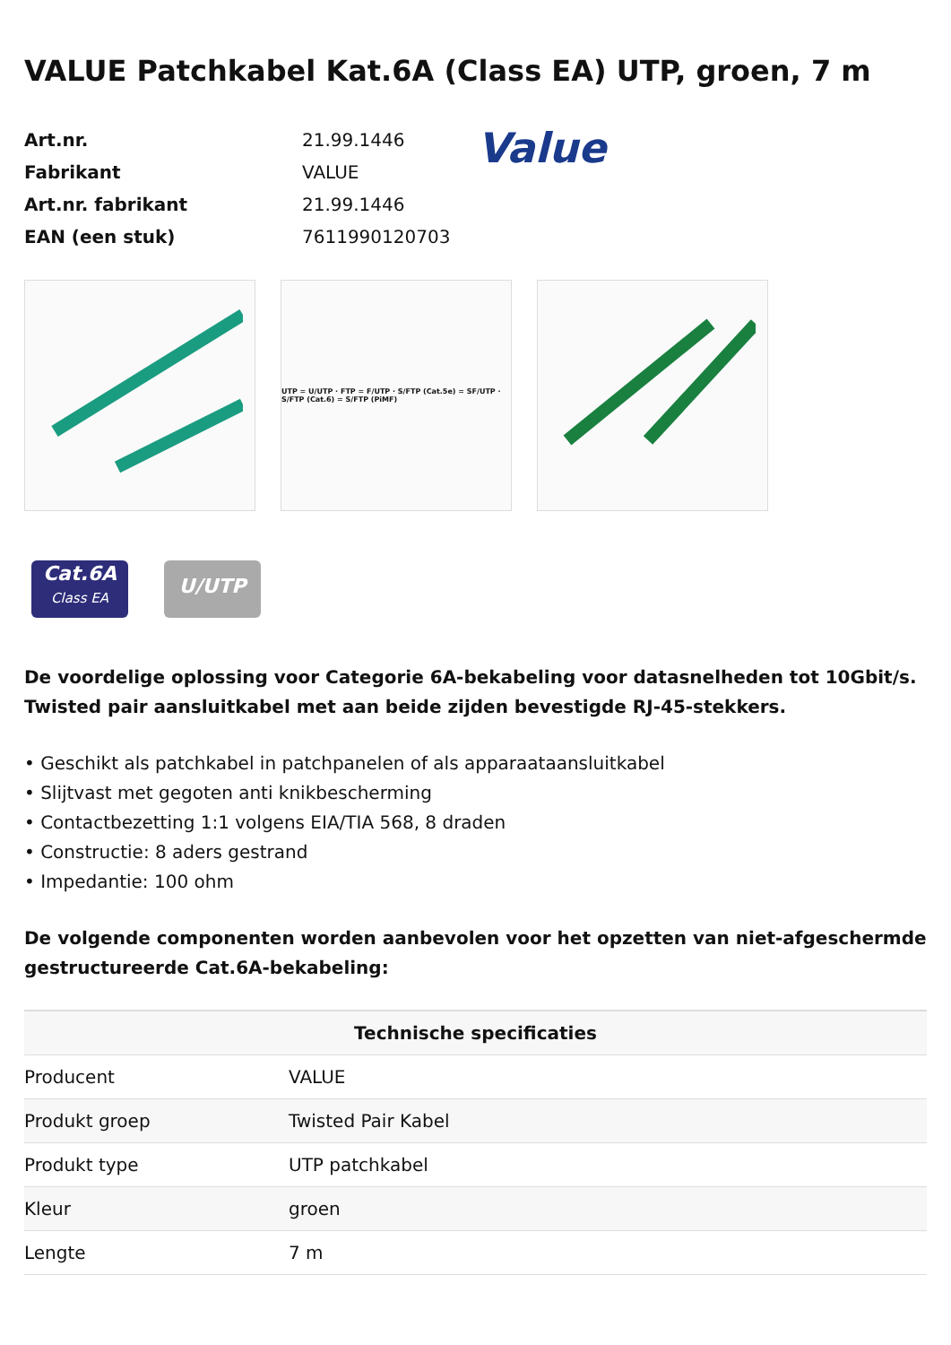VALUE Patchkabel Kat.6A (Class EA) UTP, groen, 7 m
| Art.nr. | 21.99.1446 |
| Fabrikant | VALUE |
| Art.nr. fabrikant | 21.99.1446 |
| EAN (een stuk) | 7611990120703 |
Value
UTP = U/UTP · FTP = F/UTP · S/FTP (Cat.5e) = SF/UTP · S/FTP (Cat.6) = S/FTP (PiMF)
Cat.6A
Class EA
U/UTP
De voordelige oplossing voor Categorie 6A-bekabeling voor datasnelheden tot 10Gbit/s. Twisted pair aansluitkabel met aan beide zijden bevestigde RJ-45-stekkers.
• Geschikt als patchkabel in patchpanelen of als apparaataansluitkabel
• Slijtvast met gegoten anti knikbescherming
• Contactbezetting 1:1 volgens EIA/TIA 568, 8 draden
• Constructie: 8 aders gestrand
• Impedantie: 100 ohm
De volgende componenten worden aanbevolen voor het opzetten van niet-afgeschermde gestructureerde Cat.6A-bekabeling:
| Technische specificaties | |
| --- | --- |
| Producent | VALUE |
| Produkt groep | Twisted Pair Kabel |
| Produkt type | UTP patchkabel |
| Kleur | groen |
| Lengte | 7 m |